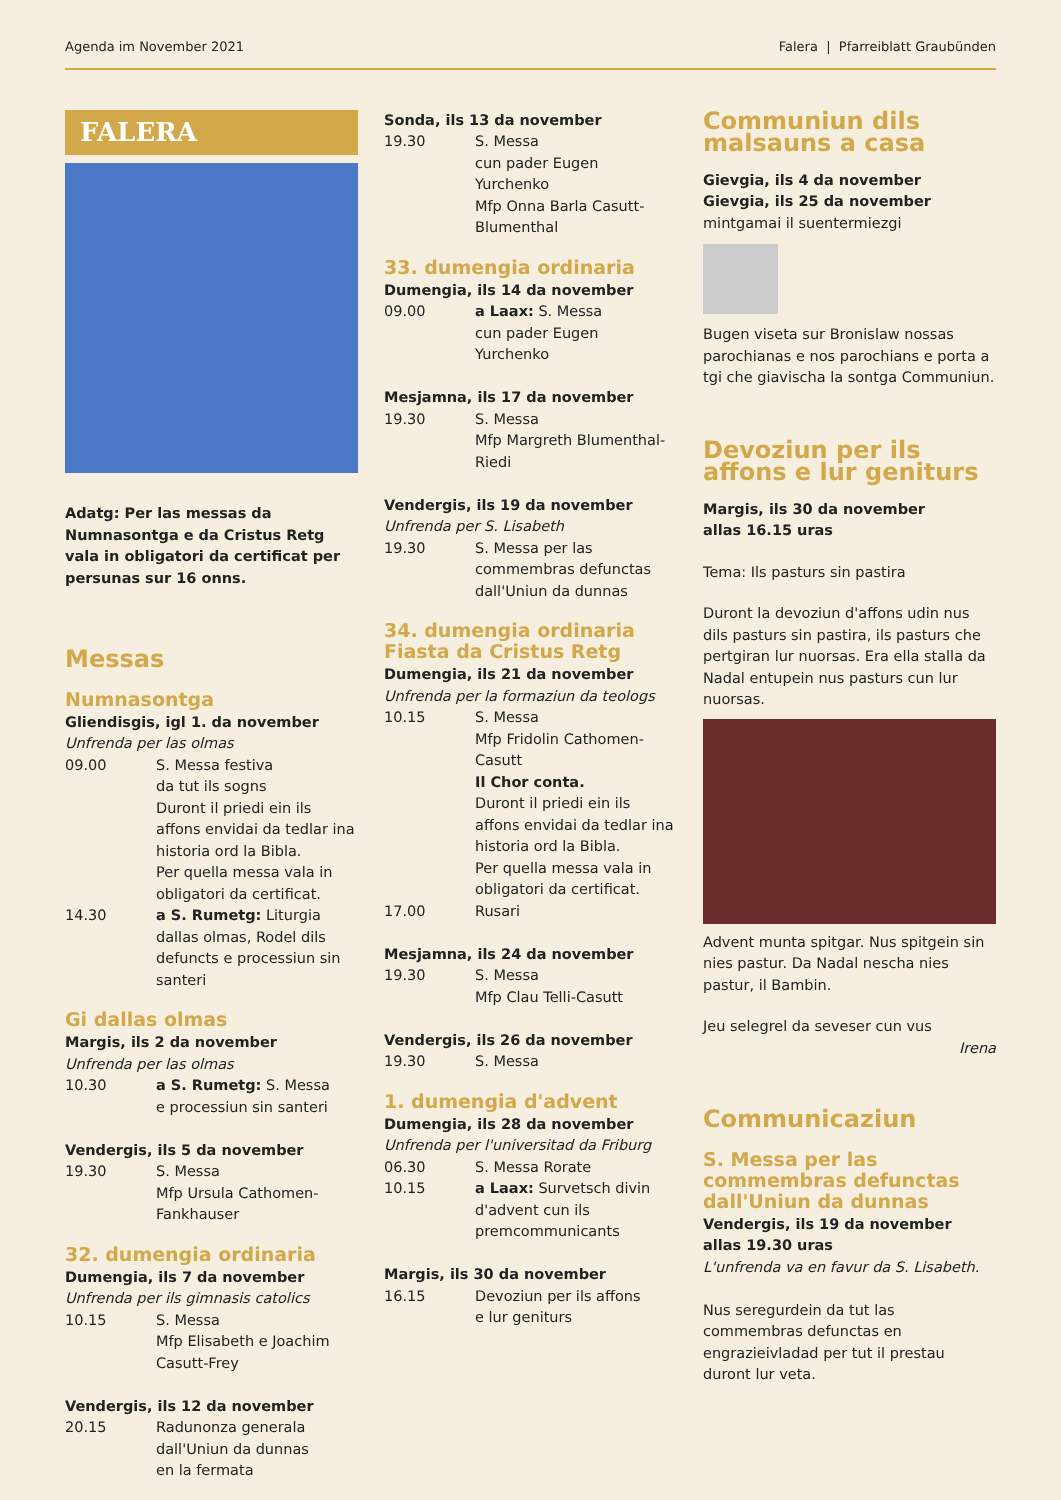Agenda im November 2021 Falera | Pfarreiblatt Graubünden
FALERA
Adatg: Per las messas da Numnasontga e da Cristus Retg vala in obligatori da certificat per persunas sur 16 onns.
Messas
Numnasontga
Gliendisgis, igl 1. da november
Unfrenda per las olmas
09.00 S. Messa festiva
da tut ils sogns
Duront il priedi ein ils affons envidai da tedlar ina historia ord la Bibla.
Per quella messa vala in obligatori da certificat.
14.30 a S. Rumetg: Liturgia dallas olmas, Rodel dils defuncts e processiun sin santeri
Gi dallas olmas
Margis, ils 2 da november
Unfrenda per las olmas
10.30 a S. Rumetg: S. Messa
e processiun sin santeri
Vendergis, ils 5 da november
19.30 S. Messa
Mfp Ursula Cathomen-Fankhauser
32. dumengia ordinaria
Dumengia, ils 7 da november
Unfrenda per ils gimnasis catolics
10.15 S. Messa
Mfp Elisabeth e Joachim Casutt-Frey
Vendergis, ils 12 da november
20.15 Radunonza generala dall'Uniun da dunnas
en la fermata
Sonda, ils 13 da november
19.30 S. Messa
cun pader Eugen Yurchenko
Mfp Onna Barla Casutt-Blumenthal
33. dumengia ordinaria
Dumengia, ils 14 da november
09.00 a Laax: S. Messa
cun pader Eugen Yurchenko
Mesjamna, ils 17 da november
19.30 S. Messa
Mfp Margreth Blumenthal-Riedi
Vendergis, ils 19 da november
Unfrenda per S. Lisabeth
19.30 S. Messa per las commembras defunctas dall'Uniun da dunnas
34. dumengia ordinaria
Fiasta da Cristus Retg
Dumengia, ils 21 da november
Unfrenda per la formaziun da teologs
10.15 S. Messa
Mfp Fridolin Cathomen-Casutt
Il Chor conta.
Duront il priedi ein ils affons envidai da tedlar ina historia ord la Bibla.
Per quella messa vala in obligatori da certificat.
17.00 Rusari
Mesjamna, ils 24 da november
19.30 S. Messa
Mfp Clau Telli-Casutt
Vendergis, ils 26 da november
19.30 S. Messa
1. dumengia d'advent
Dumengia, ils 28 da november
Unfrenda per l'universitad da Friburg
06.30 S. Messa Rorate
10.15 a Laax: Survetsch divin d'advent cun ils premcommunicants
Margis, ils 30 da november
16.15 Devoziun per ils affons
e lur geniturs
Communiun dils malsauns a casa
Gievgia, ils 4 da november
Gievgia, ils 25 da november
mintgamai il suentermiezgi
Bugen viseta sur Bronislaw nossas parochianas e nos parochians e porta a tgi che giavischa la sontga Communiun.
Devoziun per ils affons e lur geniturs
Margis, ils 30 da november
allas 16.15 uras
Tema: Ils pasturs sin pastira
Duront la devoziun d'affons udin nus dils pasturs sin pastira, ils pasturs che pertgiran lur nuorsas. Era ella stalla da Nadal entupein nus pasturs cun lur nuorsas.
Advent munta spitgar. Nus spitgein sin nies pastur. Da Nadal nescha nies pastur, il Bambin.
Jeu selegrel da seveser cun vus
Irena
Communicaziun
S. Messa per las commembras defunctas dall'Uniun da dunnas
Vendergis, ils 19 da november
allas 19.30 uras
L'unfrenda va en favur da S. Lisabeth.
Nus seregurdein da tut las commembras defunctas en engrazieivladad per tut il prestau duront lur veta.